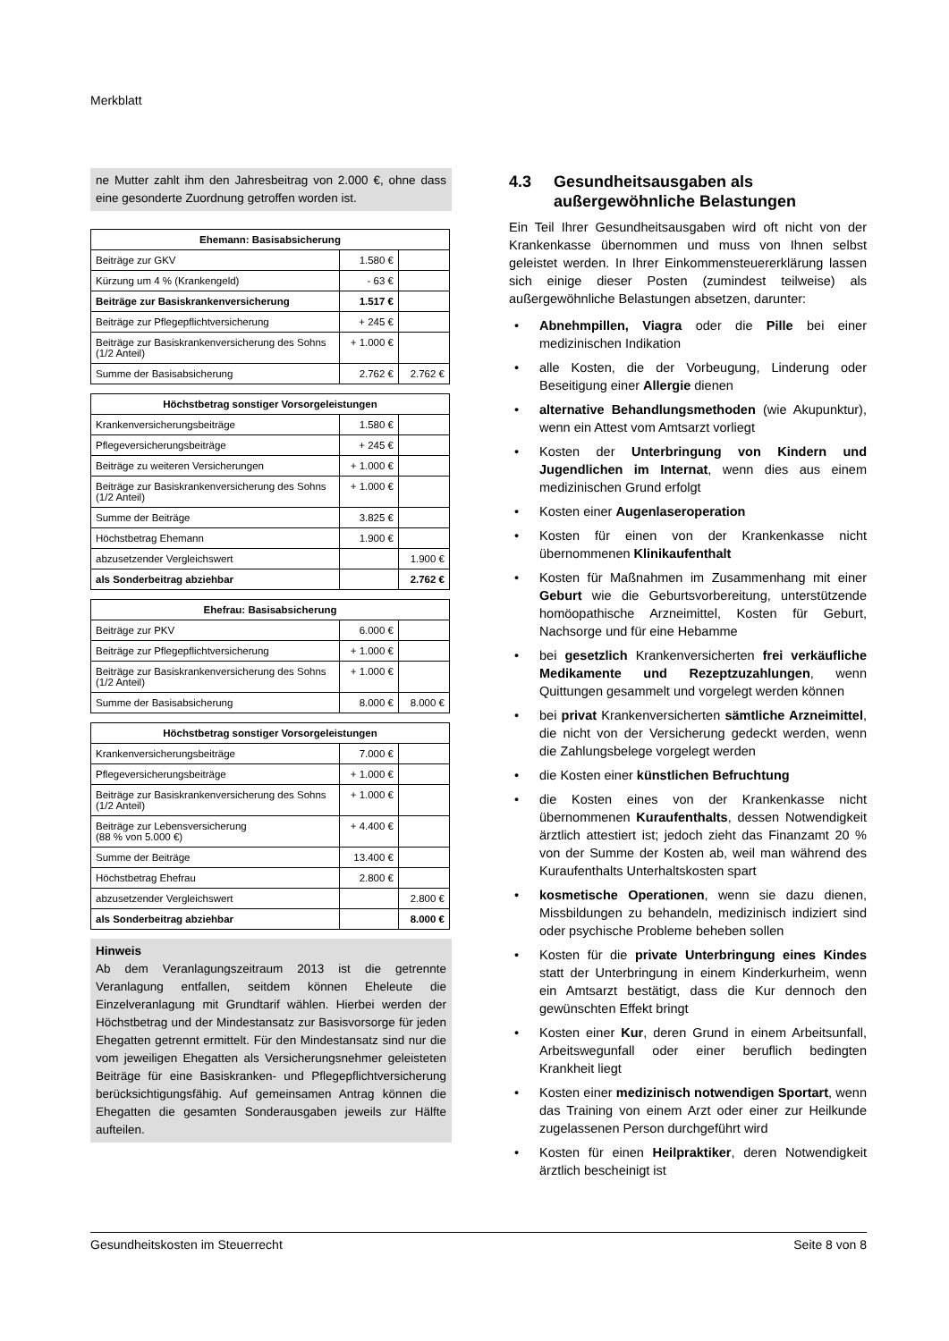Merkblatt
ne Mutter zahlt ihm den Jahresbeitrag von 2.000 €, ohne dass eine gesonderte Zuordnung getroffen worden ist.
| Ehemann: Basisabsicherung | | |
| --- | --- | --- |
| Beiträge zur GKV | 1.580 € | |
| Kürzung um 4 % (Krankengeld) | - 63 € | |
| Beiträge zur Basiskrankenversicherung | 1.517 € | |
| Beiträge zur Pflegepflichtversicherung | + 245 € | |
| Beiträge zur Basiskrankenversicherung des Sohns (1/2 Anteil) | + 1.000 € | |
| Summe der Basisabsicherung | 2.762 € | 2.762 € |
| Höchstbetrag sonstiger Vorsorgeleistungen | | |
| --- | --- | --- |
| Krankenversicherungsbeiträge | 1.580 € | |
| Pflegeversicherungsbeiträge | + 245 € | |
| Beiträge zu weiteren Versicherungen | + 1.000 € | |
| Beiträge zur Basiskrankenversicherung des Sohns (1/2 Anteil) | + 1.000 € | |
| Summe der Beiträge | 3.825 € | |
| Höchstbetrag Ehemann | 1.900 € | |
| abzusetzender Vergleichswert | | 1.900 € |
| als Sonderbeitrag abziehbar | | 2.762 € |
| Ehefrau: Basisabsicherung | | |
| --- | --- | --- |
| Beiträge zur PKV | 6.000 € | |
| Beiträge zur Pflegepflichtversicherung | + 1.000 € | |
| Beiträge zur Basiskrankenversicherung des Sohns (1/2 Anteil) | + 1.000 € | |
| Summe der Basisabsicherung | 8.000 € | 8.000 € |
| Höchstbetrag sonstiger Vorsorgeleistungen | | |
| --- | --- | --- |
| Krankenversicherungsbeiträge | 7.000 € | |
| Pflegeversicherungsbeiträge | + 1.000 € | |
| Beiträge zur Basiskrankenversicherung des Sohns (1/2 Anteil) | + 1.000 € | |
| Beiträge zur Lebensversicherung (88 % von 5.000 €) | + 4.400 € | |
| Summe der Beiträge | 13.400 € | |
| Höchstbetrag Ehefrau | 2.800 € | |
| abzusetzender Vergleichswert | | 2.800 € |
| als Sonderbeitrag abziehbar | | 8.000 € |
Hinweis
Ab dem Veranlagungszeitraum 2013 ist die getrennte Veranlagung entfallen, seitdem können Eheleute die Einzelveranlagung mit Grundtarif wählen. Hierbei werden der Höchstbetrag und der Mindestansatz zur Basisvorsorge für jeden Ehegatten getrennt ermittelt. Für den Mindestansatz sind nur die vom jeweiligen Ehegatten als Versicherungsnehmer geleisteten Beiträge für eine Basiskranken- und Pflegepflichtversicherung berücksichtigungsfähig. Auf gemeinsamen Antrag können die Ehegatten die gesamten Sonderausgaben jeweils zur Hälfte aufteilen.
4.3 Gesundheitsausgaben als außergewöhnliche Belastungen
Ein Teil Ihrer Gesundheitsausgaben wird oft nicht von der Krankenkasse übernommen und muss von Ihnen selbst geleistet werden. In Ihrer Einkommensteuererklärung lassen sich einige dieser Posten (zumindest teilweise) als außergewöhnliche Belastungen absetzen, darunter:
• Abnehmpillen, Viagra oder die Pille bei einer medizinischen Indikation
• alle Kosten, die der Vorbeugung, Linderung oder Beseitigung einer Allergie dienen
• alternative Behandlungsmethoden (wie Akupunktur), wenn ein Attest vom Amtsarzt vorliegt
• Kosten der Unterbringung von Kindern und Jugendlichen im Internat, wenn dies aus einem medizinischen Grund erfolgt
• Kosten einer Augenlaseroperation
• Kosten für einen von der Krankenkasse nicht übernommenen Klinikaufenthalt
• Kosten für Maßnahmen im Zusammenhang mit einer Geburt wie die Geburtsvorbereitung, unterstützende homöopathische Arzneimittel, Kosten für Geburt, Nachsorge und für eine Hebamme
• bei gesetzlich Krankenversicherten frei verkäufliche Medikamente und Rezeptzuzahlungen, wenn Quittungen gesammelt und vorgelegt werden können
• bei privat Krankenversicherten sämtliche Arzneimittel, die nicht von der Versicherung gedeckt werden, wenn die Zahlungsbelege vorgelegt werden
• die Kosten einer künstlichen Befruchtung
• die Kosten eines von der Krankenkasse nicht übernommenen Kuraufenthalts, dessen Notwendigkeit ärztlich attestiert ist; jedoch zieht das Finanzamt 20 % von der Summe der Kosten ab, weil man während des Kuraufenthalts Unterhaltskosten spart
• kosmetische Operationen, wenn sie dazu dienen, Missbildungen zu behandeln, medizinisch indiziert sind oder psychische Probleme beheben sollen
• Kosten für die private Unterbringung eines Kindes statt der Unterbringung in einem Kinderkurheim, wenn ein Amtsarzt bestätigt, dass die Kur dennoch den gewünschten Effekt bringt
• Kosten einer Kur, deren Grund in einem Arbeitsunfall, Arbeitswegunfall oder einer beruflich bedingten Krankheit liegt
• Kosten einer medizinisch notwendigen Sportart, wenn das Training von einem Arzt oder einer zur Heilkunde zugelassenen Person durchgeführt wird
• Kosten für einen Heilpraktiker, deren Notwendigkeit ärztlich bescheinigt ist
Gesundheitskosten im Steuerrecht Seite 8 von 8